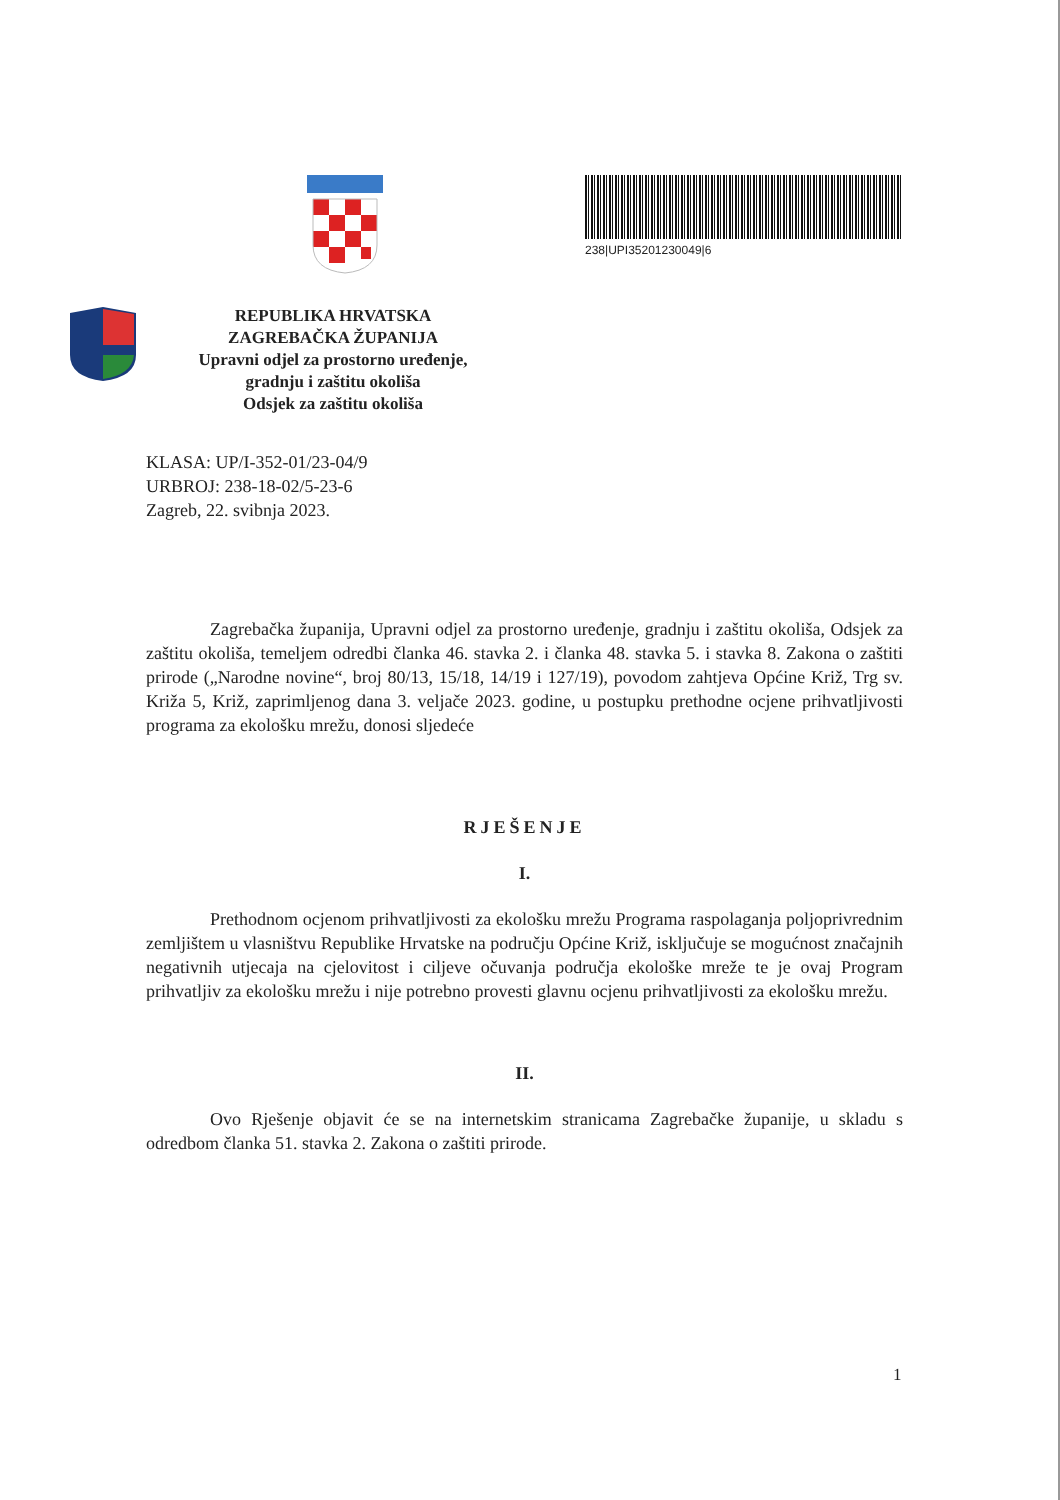238|UPI35201230049|6
REPUBLIKA HRVATSKA
ZAGREBAČKA ŽUPANIJA
Upravni odjel za prostorno uređenje,
gradnju i zaštitu okoliša
Odsjek za zaštitu okoliša
KLASA: UP/I-352-01/23-04/9
URBROJ: 238-18-02/5-23-6
Zagreb, 22. svibnja 2023.
Zagrebačka županija, Upravni odjel za prostorno uređenje, gradnju i zaštitu okoliša, Odsjek za zaštitu okoliša, temeljem odredbi članka 46. stavka 2. i članka 48. stavka 5. i stavka 8. Zakona o zaštiti prirode („Narodne novine“, broj 80/13, 15/18, 14/19 i 127/19), povodom zahtjeva Općine Križ, Trg sv. Križa 5, Križ, zaprimljenog dana 3. veljače 2023. godine, u postupku prethodne ocjene prihvatljivosti programa za ekološku mrežu, donosi sljedeće
RJEŠENJE
I.
Prethodnom ocjenom prihvatljivosti za ekološku mrežu Programa raspolaganja poljoprivrednim zemljištem u vlasništvu Republike Hrvatske na području Općine Križ, isključuje se mogućnost značajnih negativnih utjecaja na cjelovitost i ciljeve očuvanja područja ekološke mreže te je ovaj Program prihvatljiv za ekološku mrežu i nije potrebno provesti glavnu ocjenu prihvatljivosti za ekološku mrežu.
II.
Ovo Rješenje objavit će se na internetskim stranicama Zagrebačke županije, u skladu s odredbom članka 51. stavka 2. Zakona o zaštiti prirode.
1